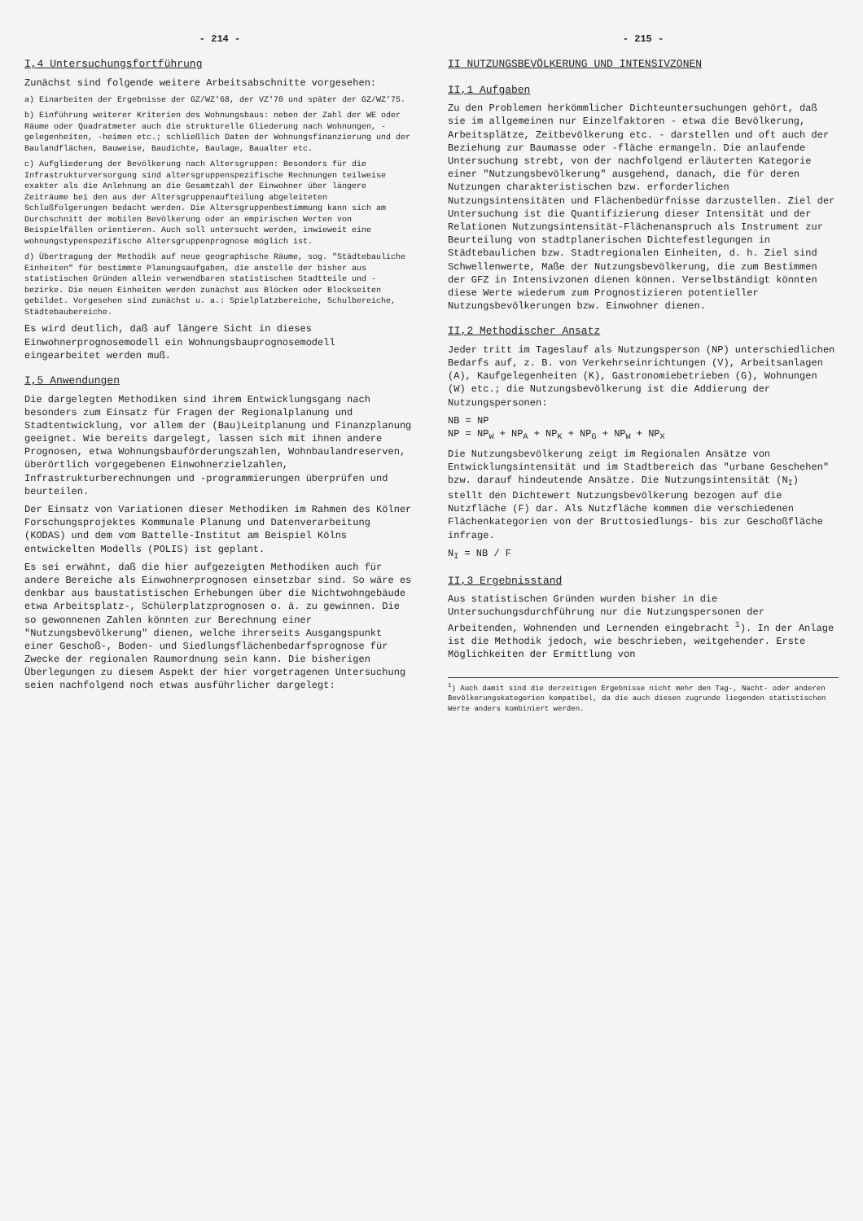- 214 -
I,4 Untersuchungsfortführung
Zunächst sind folgende weitere Arbeitsabschnitte vorgesehen:
a) Einarbeiten der Ergebnisse der GZ/WZ'68, der VZ'70 und später der GZ/WZ'75.
b) Einführung weiterer Kriterien des Wohnungsbaus: neben der Zahl der WE oder Räume oder Quadratmeter auch die strukturelle Gliederung nach Wohnungen, -gelegenheiten, -heimen etc.; schließlich Daten der Wohnungsfinanzierung und der Baulandflächen, Bauweise, Baudichte, Baulage, Baualter etc.
c) Aufgliederung der Bevölkerung nach Altersgruppen: Besonders für die Infrastrukturversorgung sind altersgruppenspezifische Rechnungen teilweise exakter als die Anlehnung an die Gesamtzahl der Einwohner über längere Zeiträume bei den aus der Altersgruppenaufteilung abgeleiteten Schlußfolgerungen bedacht werden. Die Altersgruppenbestimmung kann sich am Durchschnitt der mobilen Bevölkerung oder an empirischen Werten von Beispielfällen orientieren. Auch soll untersucht werden, inwieweit eine wohnungstypenspezifische Altersgruppenprognose möglich ist.
d) Übertragung der Methodik auf neue geographische Räume, sog. "Städtebauliche Einheiten" für bestimmte Planungsaufgaben, die anstelle der bisher aus statistischen Gründen allein verwendbaren statistischen Stadtteile und -bezirke. Die neuen Einheiten werden zunächst aus Blöcken oder Blockseiten gebildet. Vorgesehen sind zunächst u. a.: Spielplatzbereiche, Schulbereiche, Städtebaubereiche.
Es wird deutlich, daß auf längere Sicht in dieses Einwohnerprognosemodell ein Wohnungsbauprognosemodell eingearbeitet werden muß.
I,5 Anwendungen
Die dargelegten Methodiken sind ihrem Entwicklungsgang nach besonders zum Einsatz für Fragen der Regionalplanung und Stadtentwicklung, vor allem der (Bau)Leitplanung und Finanzplanung geeignet. Wie bereits dargelegt, lassen sich mit ihnen andere Prognosen, etwa Wohnungsbauförderungszahlen, Wohnbaulandreserven, überörtlich vorgegebenen Einwohnerzielzahlen, Infrastrukturberechnungen und -programmierungen überprüfen und beurteilen.
Der Einsatz von Variationen dieser Methodiken im Rahmen des Kölner Forschungsprojektes Kommunale Planung und Datenverarbeitung (KODAS) und dem vom Battelle-Institut am Beispiel Kölns entwickelten Modells (POLIS) ist geplant.
Es sei erwähnt, daß die hier aufgezeigten Methodiken auch für andere Bereiche als Einwohnerprognosen einsetzbar sind. So wäre es denkbar aus baustatistischen Erhebungen über die Nichtwohngebäude etwa Arbeitsplatz-, Schülerplatzprognosen o. ä. zu gewinnen. Die so gewonnenen Zahlen könnten zur Berechnung einer "Nutzungsbevölkerung" dienen, welche ihrerseits Ausgangspunkt einer Geschoß-, Boden- und Siedlungsflächenbedarfsprognose für Zwecke der regionalen Raumordnung sein kann. Die bisherigen Überlegungen zu diesem Aspekt der hier vorgetragenen Untersuchung seien nachfolgend noch etwas ausführlicher dargelegt:
- 215 -
II NUTZUNGSBEVÖLKERUNG UND INTENSIVZONEN
II,1 Aufgaben
Zu den Problemen herkömmlicher Dichteuntersuchungen gehört, daß sie im allgemeinen nur Einzelfaktoren - etwa die Bevölkerung, Arbeitsplätze, Zeitbevölkerung etc. - darstellen und oft auch der Beziehung zur Baumasse oder -fläche ermangeln. Die anlaufende Untersuchung strebt, von der nachfolgend erläuterten Kategorie einer "Nutzungsbevölkerung" ausgehend, danach, die für deren Nutzungen charakteristischen bzw. erforderlichen Nutzungsintensitäten und Flächenbedürfnisse darzustellen. Ziel der Untersuchung ist die Quantifizierung dieser Intensität und der Relationen Nutzungsintensität-Flächenanspruch als Instrument zur Beurteilung von stadtplanerischen Dichtefestlegungen in Städtebaulichen bzw. Stadtregionalen Einheiten, d. h. Ziel sind Schwellenwerte, Maße der Nutzungsbevölkerung, die zum Bestimmen der GFZ in Intensivzonen dienen können. Verselbständigt könnten diese Werte wiederum zum Prognostizieren potentieller Nutzungsbevölkerungen bzw. Einwohner dienen.
II,2 Methodischer Ansatz
Jeder tritt im Tageslauf als Nutzungsperson (NP) unterschiedlichen Bedarfs auf, z. B. von Verkehrseinrichtungen (V), Arbeitsanlagen (A), Kaufgelegenheiten (K), Gastronomiebetrieben (G), Wohnungen (W) etc.; die Nutzungsbevölkerung ist die Addierung der Nutzungspersonen:
NB = NP
NP = NP<sub>W</sub> + NP<sub>A</sub> + NP<sub>K</sub> + NP<sub>G</sub> + NP<sub>W</sub> + NP<sub>X</sub>
Die Nutzungsbevölkerung zeigt im Regionalen Ansätze von Entwicklungsintensität und im Stadtbereich das "urbane Geschehen" bzw. darauf hindeutende Ansätze. Die Nutzungsintensität (N<sub>I</sub>) stellt den Dichtewert Nutzungsbevölkerung bezogen auf die Nutzfläche (F) dar. Als Nutzfläche kommen die verschiedenen Flächenkategorien von der Bruttosiedlungs- bis zur Geschoßfläche infrage.
N<sub>I</sub> = NB / F
II,3 Ergebnisstand
Aus statistischen Gründen wurden bisher in die Untersuchungsdurchführung nur die Nutzungspersonen der Arbeitenden, Wohnenden und Lernenden eingebracht <sup>1</sup>). In der Anlage ist die Methodik jedoch, wie beschrieben, weitgehender. Erste Möglichkeiten der Ermittlung von
<sup>1</sup>) Auch damit sind die derzeitigen Ergebnisse nicht mehr den Tag-, Nacht- oder anderen Bevölkerungskategorien kompatibel, da die auch diesen zugrunde liegenden statistischen Werte anders kombiniert werden.